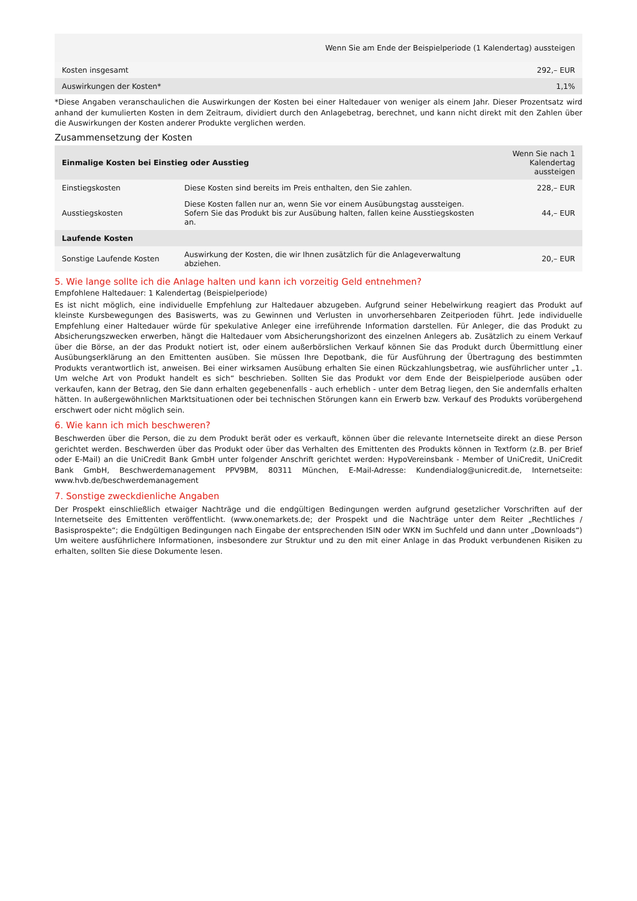| | Wenn Sie am Ende der Beispielperiode (1 Kalendertag) aussteigen |
| Kosten insgesamt | 292,– EUR |
| Auswirkungen der Kosten* | 1,1% |
*Diese Angaben veranschaulichen die Auswirkungen der Kosten bei einer Haltedauer von weniger als einem Jahr. Dieser Prozentsatz wird anhand der kumulierten Kosten in dem Zeitraum, dividiert durch den Anlagebetrag, berechnet, und kann nicht direkt mit den Zahlen über die Auswirkungen der Kosten anderer Produkte verglichen werden.
Zusammensetzung der Kosten
| Einmalige Kosten bei Einstieg oder Ausstieg | | Wenn Sie nach 1 Kalendertag aussteigen |
| Einstiegskosten | Diese Kosten sind bereits im Preis enthalten, den Sie zahlen. | 228,– EUR |
| Ausstiegskosten | Diese Kosten fallen nur an, wenn Sie vor einem Ausübungstag aussteigen. Sofern Sie das Produkt bis zur Ausübung halten, fallen keine Ausstiegskosten an. | 44,– EUR |
| Laufende Kosten | | |
| Sonstige Laufende Kosten | Auswirkung der Kosten, die wir Ihnen zusätzlich für die Anlageverwaltung abziehen. | 20,– EUR |
5. Wie lange sollte ich die Anlage halten und kann ich vorzeitig Geld entnehmen?
Empfohlene Haltedauer: 1 Kalendertag (Beispielperiode)
Es ist nicht möglich, eine individuelle Empfehlung zur Haltedauer abzugeben. Aufgrund seiner Hebelwirkung reagiert das Produkt auf kleinste Kursbewegungen des Basiswerts, was zu Gewinnen und Verlusten in unvorhersehbaren Zeitperioden führt. Jede individuelle Empfehlung einer Haltedauer würde für spekulative Anleger eine irreführende Information darstellen. Für Anleger, die das Produkt zu Absicherungszwecken erwerben, hängt die Haltedauer vom Absicherungshorizont des einzelnen Anlegers ab. Zusätzlich zu einem Verkauf über die Börse, an der das Produkt notiert ist, oder einem außerbörslichen Verkauf können Sie das Produkt durch Übermittlung einer Ausübungserklärung an den Emittenten ausüben. Sie müssen Ihre Depotbank, die für Ausführung der Übertragung des bestimmten Produkts verantwortlich ist, anweisen. Bei einer wirksamen Ausübung erhalten Sie einen Rückzahlungsbetrag, wie ausführlicher unter „1. Um welche Art von Produkt handelt es sich“ beschrieben. Sollten Sie das Produkt vor dem Ende der Beispielperiode ausüben oder verkaufen, kann der Betrag, den Sie dann erhalten gegebenenfalls - auch erheblich - unter dem Betrag liegen, den Sie andernfalls erhalten hätten. In außergewöhnlichen Marktsituationen oder bei technischen Störungen kann ein Erwerb bzw. Verkauf des Produkts vorübergehend erschwert oder nicht möglich sein.
6. Wie kann ich mich beschweren?
Beschwerden über die Person, die zu dem Produkt berät oder es verkauft, können über die relevante Internetseite direkt an diese Person gerichtet werden. Beschwerden über das Produkt oder über das Verhalten des Emittenten des Produkts können in Textform (z.B. per Brief oder E-Mail) an die UniCredit Bank GmbH unter folgender Anschrift gerichtet werden: HypoVereinsbank - Member of UniCredit, UniCredit Bank GmbH, Beschwerdemanagement PPV9BM, 80311 München, E-Mail-Adresse: Kundendialog@unicredit.de, Internetseite: www.hvb.de/beschwerdemanagement
7. Sonstige zweckdienliche Angaben
Der Prospekt einschließlich etwaiger Nachträge und die endgültigen Bedingungen werden aufgrund gesetzlicher Vorschriften auf der Internetseite des Emittenten veröffentlicht. (www.onemarkets.de; der Prospekt und die Nachträge unter dem Reiter „Rechtliches / Basisprospekte“; die Endgültigen Bedingungen nach Eingabe der entsprechenden ISIN oder WKN im Suchfeld und dann unter „Downloads“) Um weitere ausführlichere Informationen, insbesondere zur Struktur und zu den mit einer Anlage in das Produkt verbundenen Risiken zu erhalten, sollten Sie diese Dokumente lesen.